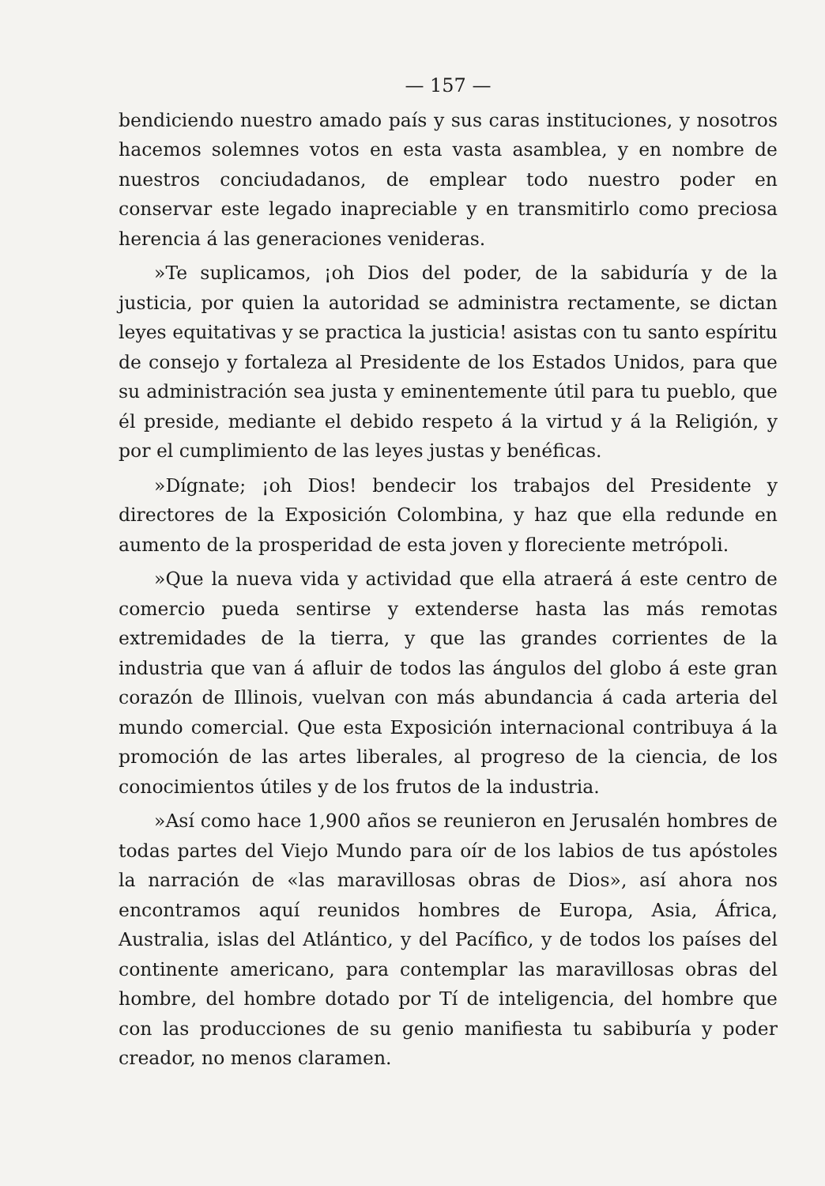— 157 —
bendiciendo nuestro amado país y sus caras instituciones, y nosotros hacemos solemnes votos en esta vasta asamblea, y en nombre de nuestros conciudadanos, de emplear todo nuestro poder en conservar este legado inapreciable y en transmitirlo como preciosa herencia á las generaciones venideras.
»Te suplicamos, ¡oh Dios del poder, de la sabiduría y de la justicia, por quien la autoridad se administra rectamente, se dictan leyes equitativas y se practica la justicia! asistas con tu santo espíritu de consejo y fortaleza al Presidente de los Estados Unidos, para que su administración sea justa y eminentemente útil para tu pueblo, que él preside, mediante el debido respeto á la virtud y á la Religión, y por el cumplimiento de las leyes justas y benéficas.
»Dígnate; ¡oh Dios! bendecir los trabajos del Presidente y directores de la Exposición Colombina, y haz que ella redunde en aumento de la prosperidad de esta joven y floreciente metrópoli.
»Que la nueva vida y actividad que ella atraerá á este centro de comercio pueda sentirse y extenderse hasta las más remotas extremidades de la tierra, y que las grandes corrientes de la industria que van á afluir de todos las ángulos del globo á este gran corazón de Illinois, vuelvan con más abundancia á cada arteria del mundo comercial. Que esta Exposición internacional contribuya á la promoción de las artes liberales, al progreso de la ciencia, de los conocimientos útiles y de los frutos de la industria.
»Así como hace 1,900 años se reunieron en Jerusalén hombres de todas partes del Viejo Mundo para oír de los labios de tus apóstoles la narración de «las maravillosas obras de Dios», así ahora nos encontramos aquí reunidos hombres de Europa, Asia, África, Australia, islas del Atlántico, y del Pacífico, y de todos los países del continente americano, para contemplar las maravillosas obras del hombre, del hombre dotado por Tí de inteligencia, del hombre que con las producciones de su genio manifiesta tu sabiburía y poder creador, no menos claramen.